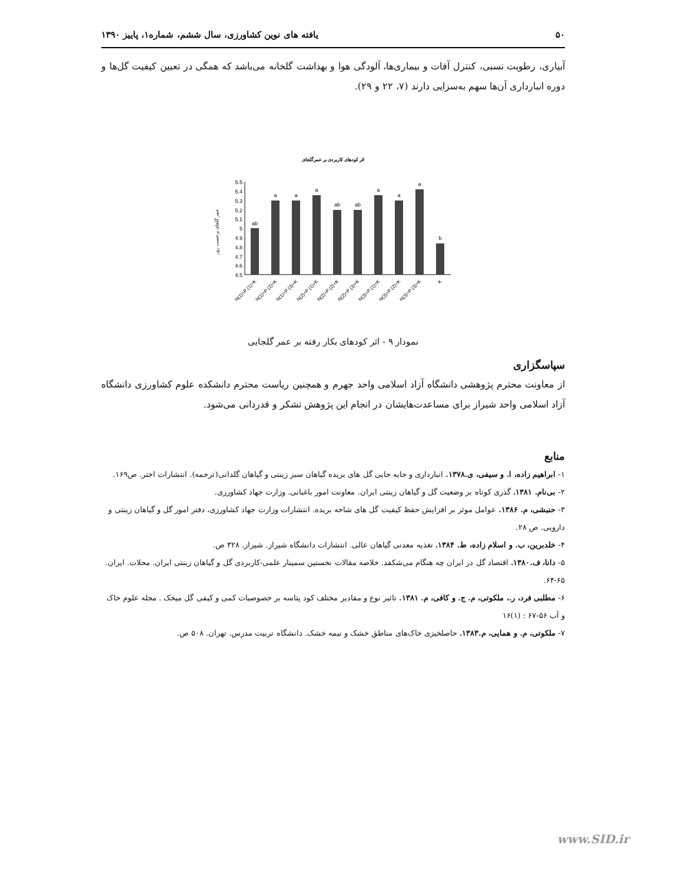۵۰ یافته های نوین کشاورزی، سال ششم، شماره۱، پاییز ۱۳۹۰
آبیاری، رطوبت نسبی، کنترل آفات و بیماری‌ها، آلودگی هوا و بهداشت گلخانه می‌باشد که همگی در تعیین کیفیت گل‌ها و دوره انبارداری آن‌ها سهم به‌سزایی دارند (۷، ۲۲ و ۲۹).
اثر کودهای کاربردی بر عمرگلجای
عمر گلجای برحسب روز
5.5
5.4
5.3
5.2
5.1
5
4.9
4.8
4.7
4.6
4.5
ab
a
a
a
ab
ab
a
a
a
b
N(1)+P (1)+K
N(1)+P (2)+K
N(1)+P (3)+K
N(2)+P (1)+K
N(2)+P (2)+K
N(2)+P (3)+K
N(3)+P (1)+K
N(3)+P (2)+K
N(3)+P (3)+K
K
نمودار ۹ - اثر کودهای بکار رفته بر عمر گلجایی
سپاسگزاری
از معاونت محترم پژوهشی دانشگاه آزاد اسلامی واحد جهرم و همچنین ریاست محترم دانشکده علوم کشاورزی دانشگاه آزاد اسلامی واحد شیراز برای مساعدت‌هایشان در انجام این پژوهش تشکر و قدردانی می‌شود.
منابع
۱- ابراهیم زاده، ا. و سیفی، ی.۱۳۷۸. انبارداری و جابه جایی گل های بریده گیاهان سبز زینتی و گیاهان گلدانی(ترجمه). انتشارات اختر. ص۱۶۹.
۲- بی‌نام. ۱۳۸۱. گذری کوتاه بر وضعیت گل و گیاهان زینتی ایران. معاونت امور باغبانی. وزارت جهاد کشاورزی.
۳- حنبشی، م. ۱۳۸۶. عوامل موثر بر افزایش حفظ کیفیت گل های شاخه بریده. انتشارات وزارت جهاد کشاورزی، دفتر امور گل و گیاهان زینتی و دارویی. ص ۲۸.
۴- خلدبرین، ب. و اسلام زاده، ط. ۱۳۸۴. تغذیه معدنی گیاهان عالی. انتشارات دانشگاه شیراز. شیراز. ۳۲۸ ص.
۵- دانا، ف.۱۳۸۰. اقتصاد گل در ایران چه هنگام می‌شکفد. خلاصه مقالات نخستین سمینار علمی-کاربردی گل و گیاهان زینتی ایران. محلات. ایران. ۶۵-۶۴.
۶- مطلبی فرد، ر.، ملکوتی، م. ج. و کافی، م. ۱۳۸۱. تاثیر نوع و مقادیر مختلف کود پتاسه بر خصوصیات کمی و کیفی گل میخک . مجله علوم خاک و آب ۵۶-۶۷ : (۱)۱۶
۷- ملکوتی، م. و همایی، م.۱۳۸۳. حاصلخیزی خاک‌های مناطق خشک و نیمه خشک. دانشگاه تربیت مدرس. تهران. ۵۰۸ ص.
www.SID.ir